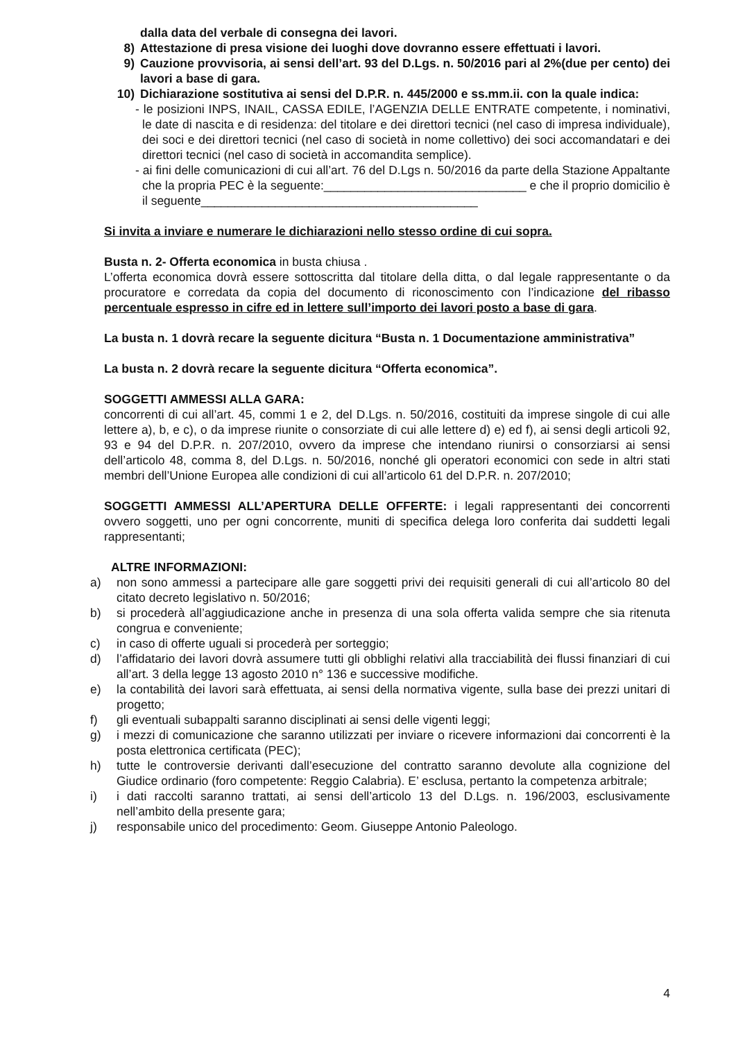dalla data del verbale di consegna dei lavori.
8) Attestazione di presa visione dei luoghi dove dovranno essere effettuati i lavori.
9) Cauzione provvisoria, ai sensi dell’art. 93 del D.Lgs. n. 50/2016 pari al 2%(due per cento) dei lavori a base di gara.
10) Dichiarazione sostitutiva ai sensi del D.P.R. n. 445/2000 e ss.mm.ii. con la quale indica:
- le posizioni INPS, INAIL, CASSA EDILE, l’AGENZIA DELLE ENTRATE competente, i nominativi, le date di nascita e di residenza: del titolare e dei direttori tecnici (nel caso di impresa individuale), dei soci e dei direttori tecnici (nel caso di società in nome collettivo) dei soci accomandatari e dei direttori tecnici (nel caso di società in accomandita semplice).
- ai fini delle comunicazioni di cui all’art. 76 del D.Lgs n. 50/2016 da parte della Stazione Appaltante che la propria PEC è la seguente:______________________________ e che il proprio domicilio è il seguente_________________________________________
Si invita a inviare e numerare le dichiarazioni nello stesso ordine di cui sopra.
Busta n. 2- Offerta economica in busta chiusa .
L’offerta economica dovrà essere sottoscritta dal titolare della ditta, o dal legale rappresentante o da procuratore e corredata da copia del documento di riconoscimento con l’indicazione del ribasso percentuale espresso in cifre ed in lettere sull’importo dei lavori posto a base di gara.
La busta n. 1 dovrà recare la seguente dicitura “Busta n. 1 Documentazione amministrativa”
La busta n. 2 dovrà recare la seguente dicitura “Offerta economica”.
SOGGETTI AMMESSI ALLA GARA:
concorrenti di cui all’art. 45, commi 1 e 2, del D.Lgs. n. 50/2016, costituiti da imprese singole di cui alle lettere a), b, e c), o da imprese riunite o consorziate di cui alle lettere d) e) ed f), ai sensi degli articoli 92, 93 e 94 del D.P.R. n. 207/2010, ovvero da imprese che intendano riunirsi o consorziarsi ai sensi dell’articolo 48, comma 8, del D.Lgs. n. 50/2016, nonché gli operatori economici con sede in altri stati membri dell’Unione Europea alle condizioni di cui all’articolo 61 del D.P.R. n. 207/2010;
SOGGETTI AMMESSI ALL’APERTURA DELLE OFFERTE: i legali rappresentanti dei concorrenti ovvero soggetti, uno per ogni concorrente, muniti di specifica delega loro conferita dai suddetti legali rappresentanti;
ALTRE INFORMAZIONI:
a) non sono ammessi a partecipare alle gare soggetti privi dei requisiti generali di cui all’articolo 80 del citato decreto legislativo n. 50/2016;
b) si procederà all’aggiudicazione anche in presenza di una sola offerta valida sempre che sia ritenuta congrua e conveniente;
c) in caso di offerte uguali si procederà per sorteggio;
d) l’affidatario dei lavori dovrà assumere tutti gli obblighi relativi alla tracciabilità dei flussi finanziari di cui all’art. 3 della legge 13 agosto 2010 n° 136 e successive modifiche.
e) la contabilità dei lavori sarà effettuata, ai sensi della normativa vigente, sulla base dei prezzi unitari di progetto;
f) gli eventuali subappalti saranno disciplinati ai sensi delle vigenti leggi;
g) i mezzi di comunicazione che saranno utilizzati per inviare o ricevere informazioni dai concorrenti è la posta elettronica certificata (PEC);
h) tutte le controversie derivanti dall’esecuzione del contratto saranno devolute alla cognizione del Giudice ordinario (foro competente: Reggio Calabria). E’ esclusa, pertanto la competenza arbitrale;
i) i dati raccolti saranno trattati, ai sensi dell’articolo 13 del D.Lgs. n. 196/2003, esclusivamente nell’ambito della presente gara;
j) responsabile unico del procedimento: Geom. Giuseppe Antonio Paleologo.
4